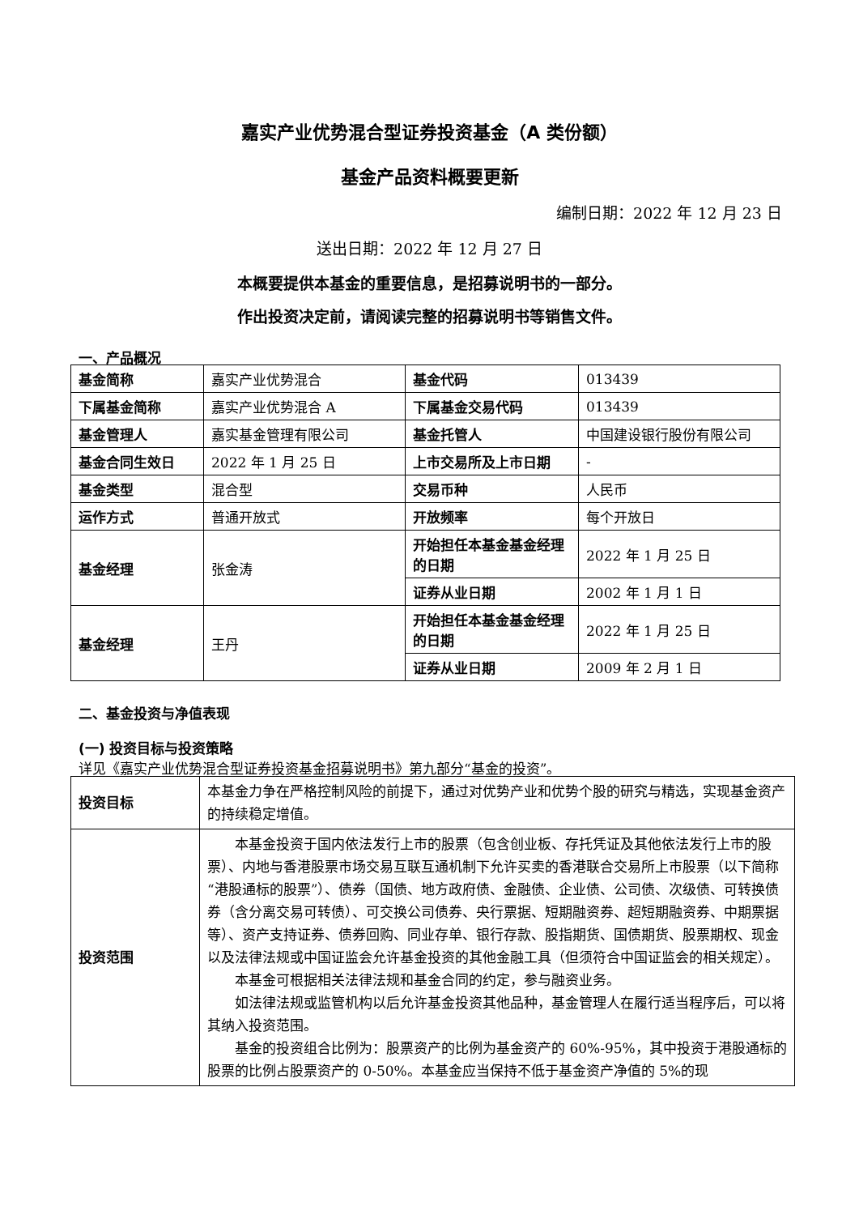嘉实产业优势混合型证券投资基金（A 类份额）
基金产品资料概要更新
编制日期：2022 年 12 月 23 日
送出日期：2022 年 12 月 27 日
本概要提供本基金的重要信息，是招募说明书的一部分。
作出投资决定前，请阅读完整的招募说明书等销售文件。
一、产品概况
| 基金简称 | 嘉实产业优势混合 | 基金代码 | 013439 |
| 下属基金简称 | 嘉实产业优势混合 A | 下属基金交易代码 | 013439 |
| 基金管理人 | 嘉实基金管理有限公司 | 基金托管人 | 中国建设银行股份有限公司 |
| 基金合同生效日 | 2022 年 1 月 25 日 | 上市交易所及上市日期 | - |
| 基金类型 | 混合型 | 交易币种 | 人民币 |
| 运作方式 | 普通开放式 | 开放频率 | 每个开放日 |
| 基金经理 | 张金涛 | 开始担任本基金基金经理的日期 | 2022 年 1 月 25 日 |
| | | 证券从业日期 | 2002 年 1 月 1 日 |
| 基金经理 | 王丹 | 开始担任本基金基金经理的日期 | 2022 年 1 月 25 日 |
| | | 证券从业日期 | 2009 年 2 月 1 日 |
二、基金投资与净值表现
(一) 投资目标与投资策略
详见《嘉实产业优势混合型证券投资基金招募说明书》第九部分“基金的投资”。
| 投资目标 | 本基金力争在严格控制风险的前提下，通过对优势产业和优势个股的研究与精选，实现基金资产的持续稳定增值。 |
| 投资范围 | 本基金投资于国内依法发行上市的股票（包含创业板、存托凭证及其他依法发行上市的股票）、内地与香港股票市场交易互联互通机制下允许买卖的香港联合交易所上市股票（以下简称“港股通标的股票”）、债券（国债、地方政府债、金融债、企业债、公司债、次级债、可转换债券（含分离交易可转债）、可交换公司债券、央行票据、短期融资券、超短期融资券、中期票据等）、资产支持证券、债券回购、同业存单、银行存款、股指期货、国债期货、股票期权、现金以及法律法规或中国证监会允许基金投资的其他金融工具（但须符合中国证监会的相关规定）。 本基金可根据相关法律法规和基金合同的约定，参与融资业务。 如法律法规或监管机构以后允许基金投资其他品种，基金管理人在履行适当程序后，可以将其纳入投资范围。 基金的投资组合比例为：股票资产的比例为基金资产的 60%-95%，其中投资于港股通标的股票的比例占股票资产的 0-50%。本基金应当保持不低于基金资产净值的 5%的现 |